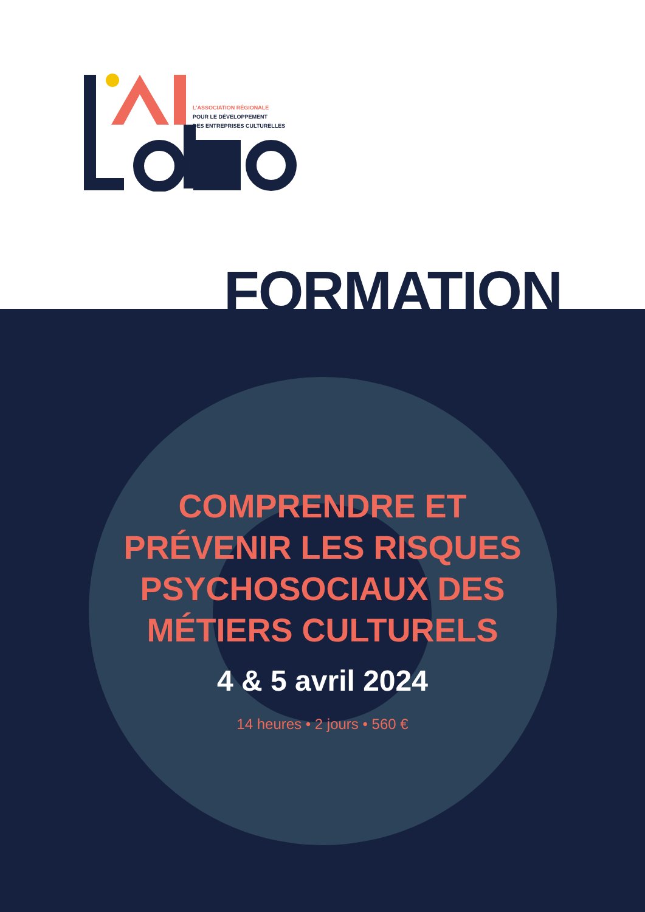L’ASSOCIATION RÉGIONALE
POUR LE DÉVELOPPEMENT
DES ENTREPRISES CULTURELLES
FORMATION
COMPRENDRE ET
PRÉVENIR LES RISQUES
PSYCHOSOCIAUX DES
MÉTIERS CULTURELS
4 & 5 avril 2024
14 heures • 2 jours • 560 €